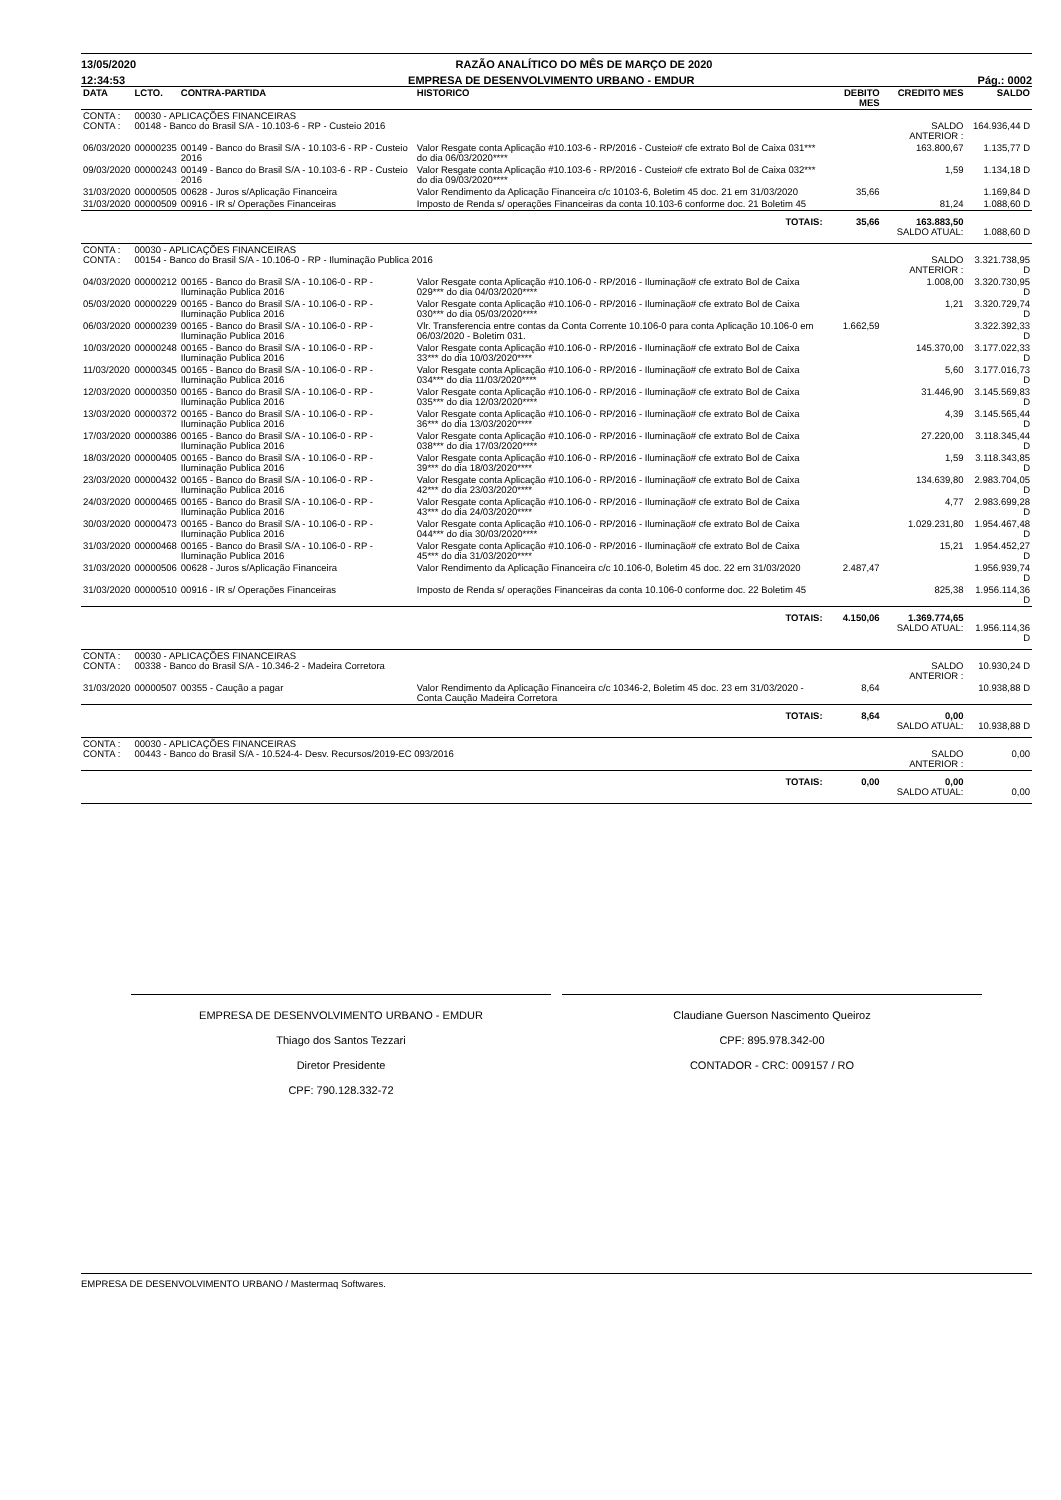13/05/2020 RAZÃO ANALÍTICO DO MÊS DE MARÇO DE 2020
12:34:53 EMPRESA DE DESENVOLVIMENTO URBANO - EMDUR Pág.: 0002
| DATA | LCTO. | CONTRA-PARTIDA | HISTORICO | DEBITO MES | CREDITO MES | SALDO |
| --- | --- | --- | --- | --- | --- | --- |
| CONTA : CONTA : | 00030 - APLICAÇÕES FINANCEIRAS 00148 - Banco do Brasil S/A - 10.103-6 - RP - Custeio 2016 | | | | SALDO ANTERIOR : | 164.936,44 D |
| 06/03/2020 | 00000235 | 00149 - Banco do Brasil S/A - 10.103-6 - RP - Custeio 2016 | Valor Resgate conta Aplicação #10.103-6 - RP/2016 - Custeio# cfe extrato Bol de Caixa 031*** do dia 06/03/2020**** | | 163.800,67 | 1.135,77 D |
| 09/03/2020 | 00000243 | 00149 - Banco do Brasil S/A - 10.103-6 - RP - Custeio 2016 | Valor Resgate conta Aplicação #10.103-6 - RP/2016 - Custeio# cfe extrato Bol de Caixa 032*** do dia 09/03/2020**** | | 1,59 | 1.134,18 D |
| 31/03/2020 | 00000505 | 00628 - Juros s/Aplicação Financeira | Valor Rendimento da Aplicação Financeira c/c 10103-6, Boletim 45 doc. 21 em 31/03/2020 | 35,66 | | 1.169,84 D |
| 31/03/2020 | 00000509 | 00916 - IR s/ Operações Financeiras | Imposto de Renda s/ operações Financeiras da conta 10.103-6 conforme doc. 21 Boletim 45 | | 81,24 | 1.088,60 D |
| TOTAIS: | | | | 35,66 | 163.883,50 SALDO ATUAL: | 1.088,60 D |
| CONTA : CONTA : | 00030 - APLICAÇÕES FINANCEIRAS 00154 - Banco do Brasil S/A - 10.106-0 - RP - Iluminação Publica 2016 | | | | SALDO ANTERIOR : | 3.321.738,95 D |
| 04/03/2020 | 00000212 | 00165 - Banco do Brasil S/A - 10.106-0 - RP - Iluminação Publica 2016 | Valor Resgate conta Aplicação #10.106-0 - RP/2016 - Iluminação# cfe extrato Bol de Caixa 029*** do dia 04/03/2020**** | | 1.008,00 | 3.320.730,95 D |
| 05/03/2020 | 00000229 | 00165 - Banco do Brasil S/A - 10.106-0 - RP - Iluminação Publica 2016 | Valor Resgate conta Aplicação #10.106-0 - RP/2016 - Iluminação# cfe extrato Bol de Caixa 030*** do dia 05/03/2020**** | | 1,21 | 3.320.729,74 D |
| 06/03/2020 | 00000239 | 00165 - Banco do Brasil S/A - 10.106-0 - RP - Iluminação Publica 2016 | Vlr. Transferencia entre contas da Conta Corrente 10.106-0 para conta Aplicação 10.106-0 em 06/03/2020 - Boletim 031. | 1.662,59 | | 3.322.392,33 D |
| 10/03/2020 | 00000248 | 00165 - Banco do Brasil S/A - 10.106-0 - RP - Iluminação Publica 2016 | Valor Resgate conta Aplicação #10.106-0 - RP/2016 - Iluminação# cfe extrato Bol de Caixa 33*** do dia 10/03/2020**** | | 145.370,00 | 3.177.022,33 D |
| 11/03/2020 | 00000345 | 00165 - Banco do Brasil S/A - 10.106-0 - RP - Iluminação Publica 2016 | Valor Resgate conta Aplicação #10.106-0 - RP/2016 - Iluminação# cfe extrato Bol de Caixa 034*** do dia 11/03/2020**** | | 5,60 | 3.177.016,73 D |
| 12/03/2020 | 00000350 | 00165 - Banco do Brasil S/A - 10.106-0 - RP - Iluminação Publica 2016 | Valor Resgate conta Aplicação #10.106-0 - RP/2016 - Iluminação# cfe extrato Bol de Caixa 035*** do dia 12/03/2020**** | | 31.446,90 | 3.145.569,83 D |
| 13/03/2020 | 00000372 | 00165 - Banco do Brasil S/A - 10.106-0 - RP - Iluminação Publica 2016 | Valor Resgate conta Aplicação #10.106-0 - RP/2016 - Iluminação# cfe extrato Bol de Caixa 36*** do dia 13/03/2020**** | | 4,39 | 3.145.565,44 D |
| 17/03/2020 | 00000386 | 00165 - Banco do Brasil S/A - 10.106-0 - RP - Iluminação Publica 2016 | Valor Resgate conta Aplicação #10.106-0 - RP/2016 - Iluminação# cfe extrato Bol de Caixa 038*** do dia 17/03/2020**** | | 27.220,00 | 3.118.345,44 D |
| 18/03/2020 | 00000405 | 00165 - Banco do Brasil S/A - 10.106-0 - RP - Iluminação Publica 2016 | Valor Resgate conta Aplicação #10.106-0 - RP/2016 - Iluminação# cfe extrato Bol de Caixa 39*** do dia 18/03/2020**** | | 1,59 | 3.118.343,85 D |
| 23/03/2020 | 00000432 | 00165 - Banco do Brasil S/A - 10.106-0 - RP - Iluminação Publica 2016 | Valor Resgate conta Aplicação #10.106-0 - RP/2016 - Iluminação# cfe extrato Bol de Caixa 42*** do dia 23/03/2020**** | | 134.639,80 | 2.983.704,05 D |
| 24/03/2020 | 00000465 | 00165 - Banco do Brasil S/A - 10.106-0 - RP - Iluminação Publica 2016 | Valor Resgate conta Aplicação #10.106-0 - RP/2016 - Iluminação# cfe extrato Bol de Caixa 43*** do dia 24/03/2020**** | | 4,77 | 2.983.699,28 D |
| 30/03/2020 | 00000473 | 00165 - Banco do Brasil S/A - 10.106-0 - RP - Iluminação Publica 2016 | Valor Resgate conta Aplicação #10.106-0 - RP/2016 - Iluminação# cfe extrato Bol de Caixa 044*** do dia 30/03/2020**** | | 1.029.231,80 | 1.954.467,48 D |
| 31/03/2020 | 00000468 | 00165 - Banco do Brasil S/A - 10.106-0 - RP - Iluminação Publica 2016 | Valor Resgate conta Aplicação #10.106-0 - RP/2016 - Iluminação# cfe extrato Bol de Caixa 45*** do dia 31/03/2020**** | | 15,21 | 1.954.452,27 D |
| 31/03/2020 | 00000506 | 00628 - Juros s/Aplicação Financeira | Valor Rendimento da Aplicação Financeira c/c 10.106-0, Boletim 45 doc. 22 em 31/03/2020 | 2.487,47 | | 1.956.939,74 D |
| 31/03/2020 | 00000510 | 00916 - IR s/ Operações Financeiras | Imposto de Renda s/ operações Financeiras da conta 10.106-0 conforme doc. 22 Boletim 45 | | 825,38 | 1.956.114,36 D |
| TOTAIS: | | | | 4.150,06 | 1.369.774,65 SALDO ATUAL: | 1.956.114,36 D |
| CONTA : CONTA : | 00030 - APLICAÇÕES FINANCEIRAS 00338 - Banco do Brasil S/A - 10.346-2 - Madeira Corretora | | | | SALDO ANTERIOR : | 10.930,24 D |
| 31/03/2020 | 00000507 | 00355 - Caução a pagar | Valor Rendimento da Aplicação Financeira c/c 10346-2, Boletim 45 doc. 23 em 31/03/2020 - Conta Caução Madeira Corretora | 8,64 | | 10.938,88 D |
| TOTAIS: | | | | 8,64 | 0,00 SALDO ATUAL: | 10.938,88 D |
| CONTA : CONTA : | 00030 - APLICAÇÕES FINANCEIRAS 00443 - Banco do Brasil S/A - 10.524-4- Desv. Recursos/2019-EC 093/2016 | | | | SALDO ANTERIOR : | 0,00 |
| TOTAIS: | | | | 0,00 | 0,00 SALDO ATUAL: | 0,00 |
EMPRESA DE DESENVOLVIMENTO URBANO - EMDUR
Thiago dos Santos Tezzari
Diretor Presidente
CPF: 790.128.332-72
Claudiane Guerson Nascimento Queiroz
CPF: 895.978.342-00
CONTADOR - CRC: 009157 / RO
EMPRESA DE DESENVOLVIMENTO URBANO / Mastermaq Softwares.